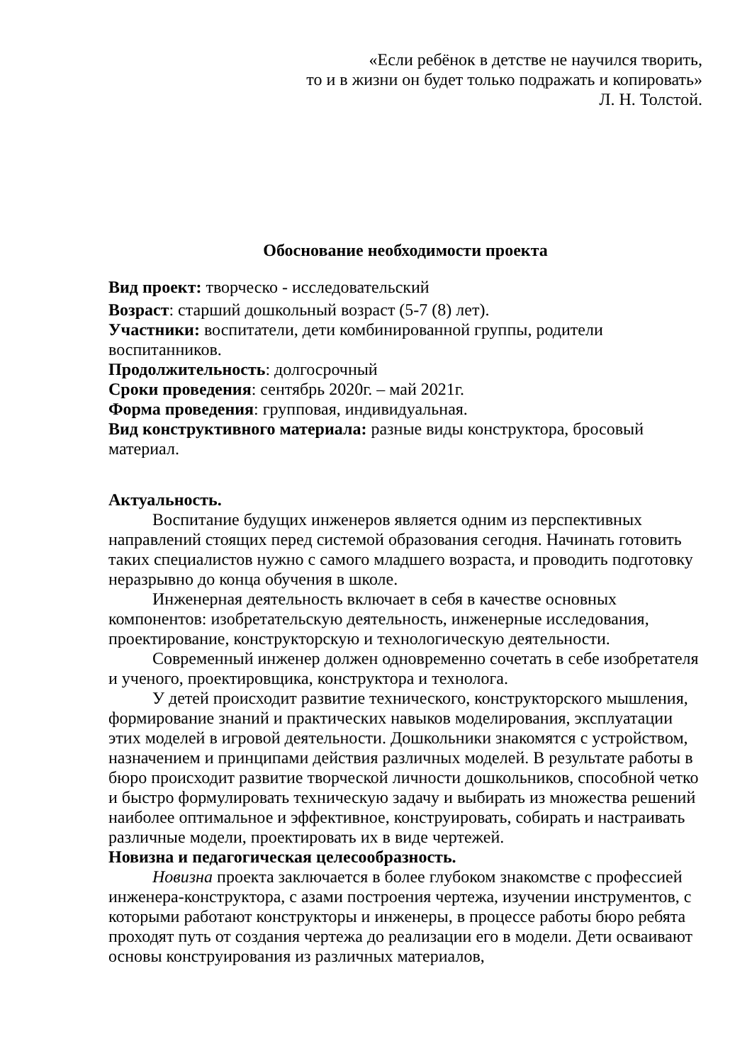«Если ребёнок в детстве не научился творить,
то и в жизни он будет только подражать и копировать»
Л. Н. Толстой.
Обоснование необходимости проекта
Вид проект: творческо - исследовательский
Возраст: старший дошкольный возраст (5-7 (8) лет).
Участники: воспитатели, дети комбинированной группы, родители воспитанников.
Продолжительность: долгосрочный
Сроки проведения: сентябрь 2020г. – май 2021г.
Форма проведения: групповая, индивидуальная.
Вид конструктивного материала: разные виды конструктора, бросовый материал.
Актуальность.
Воспитание будущих инженеров является одним из перспективных направлений стоящих перед системой образования сегодня. Начинать готовить таких специалистов нужно с самого младшего возраста, и проводить подготовку неразрывно до конца обучения в школе.
Инженерная деятельность включает в себя в качестве основных компонентов: изобретательскую деятельность, инженерные исследования, проектирование, конструкторскую и технологическую деятельности.
Современный инженер должен одновременно сочетать в себе изобретателя и ученого, проектировщика, конструктора и технолога.
У детей происходит развитие технического, конструкторского мышления, формирование знаний и практических навыков моделирования, эксплуатации этих моделей в игровой деятельности. Дошкольники знакомятся с устройством, назначением и принципами действия различных моделей. В результате работы в бюро происходит развитие творческой личности дошкольников, способной четко и быстро формулировать техническую задачу и выбирать из множества решений наиболее оптимальное и эффективное, конструировать, собирать и настраивать различные модели, проектировать их в виде чертежей.
Новизна и педагогическая целесообразность.
Новизна проекта заключается в более глубоком знакомстве с профессией инженера-конструктора, с азами построения чертежа, изучении инструментов, с которыми работают конструкторы и инженеры, в процессе работы бюро ребята проходят путь от создания чертежа до реализации его в модели. Дети осваивают основы конструирования из различных материалов,